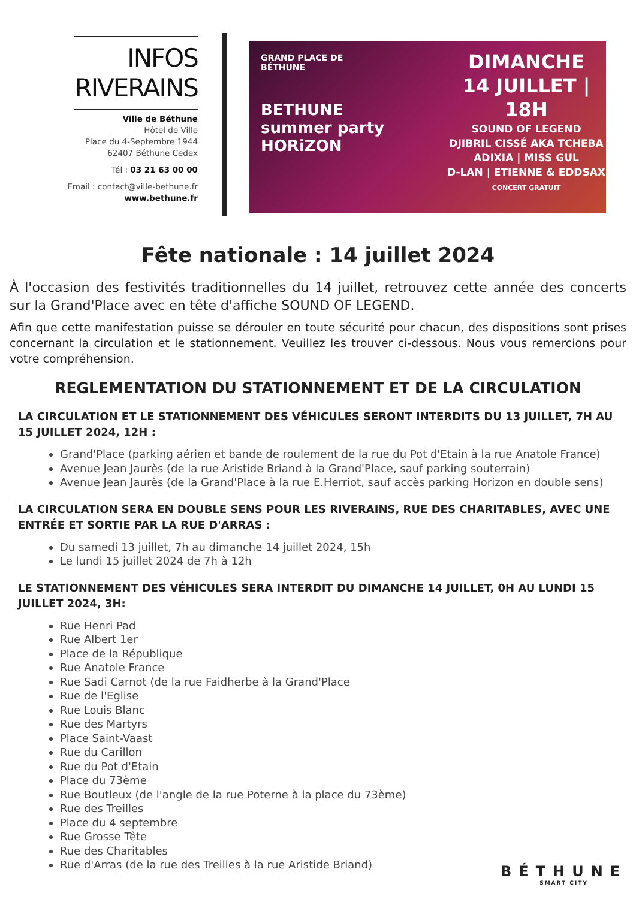INFOS
RIVERAINS
Ville de Béthune
Hôtel de Ville
Place du 4-Septembre 1944
62407 Béthune Cedex
Tél : 03 21 63 00 00
Email : contact@ville-bethune.fr
www.bethune.fr
GRAND PLACE DE
BÉTHUNE
BETHUNE
summer party
HORiZON
DIMANCHE
14 JUILLET | 18H
SOUND OF LEGEND
DJIBRIL CISSÉ AKA TCHEBA
ADIXIA | MISS GUL
D-LAN | ETIENNE & EDDSAX
CONCERT GRATUIT
Fête nationale : 14 juillet 2024
À l'occasion des festivités traditionnelles du 14 juillet, retrouvez cette année des concerts sur la Grand'Place avec en tête d'affiche SOUND OF LEGEND.
Afin que cette manifestation puisse se dérouler en toute sécurité pour chacun, des dispositions sont prises concernant la circulation et le stationnement. Veuillez les trouver ci-dessous. Nous vous remercions pour votre compréhension.
REGLEMENTATION DU STATIONNEMENT ET DE LA CIRCULATION
LA CIRCULATION ET LE STATIONNEMENT DES VÉHICULES SERONT INTERDITS DU 13 JUILLET, 7H AU 15 JUILLET 2024, 12H :
Grand'Place (parking aérien et bande de roulement de la rue du Pot d'Etain à la rue Anatole France)
Avenue Jean Jaurès (de la rue Aristide Briand à la Grand'Place, sauf parking souterrain)
Avenue Jean Jaurès (de la Grand'Place à la rue E.Herriot, sauf accès parking Horizon en double sens)
LA CIRCULATION SERA EN DOUBLE SENS POUR LES RIVERAINS, RUE DES CHARITABLES, AVEC UNE ENTRÉE ET SORTIE PAR LA RUE D'ARRAS :
Du samedi 13 juillet, 7h au dimanche 14 juillet 2024, 15h
Le lundi 15 juillet 2024 de 7h à 12h
LE STATIONNEMENT DES VÉHICULES SERA INTERDIT DU DIMANCHE 14 JUILLET, 0H AU LUNDI 15 JUILLET 2024, 3H:
Rue Henri Pad
Rue Albert 1er
Place de la République
Rue Anatole France
Rue Sadi Carnot (de la rue Faidherbe à la Grand'Place
Rue de l'Eglise
Rue Louis Blanc
Rue des Martyrs
Place Saint-Vaast
Rue du Carillon
Rue du Pot d'Etain
Place du 73ème
Rue Boutleux (de l'angle de la rue Poterne à la place du 73ème)
Rue des Treilles
Place du 4 septembre
Rue Grosse Tête
Rue des Charitables
Rue d'Arras (de la rue des Treilles à la rue Aristide Briand)
BÉTHUNE
SMART CITY